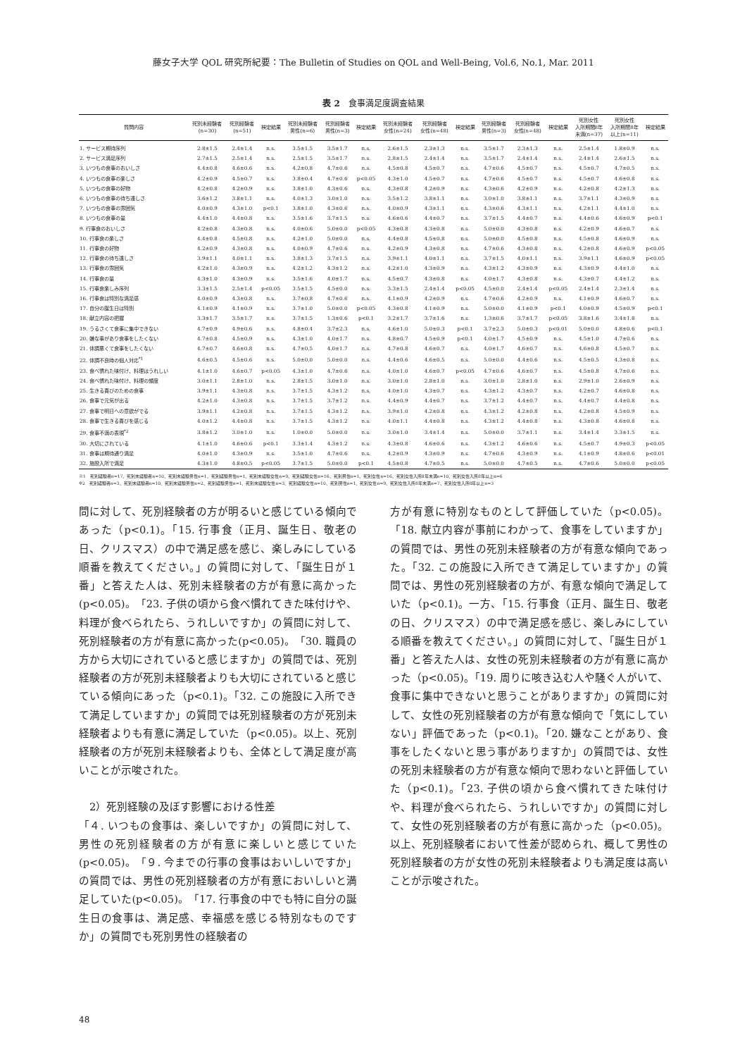藤女子大学 QOL 研究所紀要：The Bulletin of Studies on QOL and Well-Being, Vol.6, No.1, Mar. 2011
表 2　食事満足度調査結果
| 質問内容 | 死別未経験者 (n=30) | 死別経験者 (n=51) | 検定結果 | 死別未経験者 男性(n=6) | 死別経験者 男性(n=3) | 検定結果 | 死別未経験者 女性(n=24) | 死別経験者 女性(n=48) | 検定結果 | 死別経験者 男性(n=3) | 死別経験者 女性(n=48) | 検定結果 | 死別女性 入所期間8年 未満(n=37) | 死別女性 入所期間8年 以上(n=11) | 検定結果 |
| --- | --- | --- | --- | --- | --- | --- | --- | --- | --- | --- | --- | --- | --- | --- | --- |
| 1. サービス期待序列 | 2.8±1.5 | 2.4±1.4 | n.s. | 3.5±1.5 | 3.5±1.7 | n.s. | 2.6±1.5 | 2.3±1.3 | n.s. | 3.5±1.7 | 2.3±1.3 | n.s. | 2.5±1.4 | 1.8±0.9 | n.s. |
| 2. サービス満足序列 | 2.7±1.5 | 2.5±1.4 | n.s. | 2.5±1.5 | 3.5±1.7 | n.s. | 2.8±1.5 | 2.4±1.4 | n.s. | 3.5±1.7 | 2.4±1.4 | n.s. | 2.4±1.4 | 2.6±1.5 | n.s. |
| 3. いつもの食事のおいしさ | 4.4±0.8 | 4.6±0.6 | n.s. | 4.2±0.8 | 4.7±0.6 | n.s. | 4.5±0.8 | 4.5±0.7 | n.s. | 4.7±0.6 | 4.5±0.7 | n.s. | 4.5±0.7 | 4.7±0.5 | n.s. |
| 4. いつもの食事の楽しさ | 4.2±0.9 | 4.5±0.7 | n.s. | 3.8±0.4 | 4.7±0.6 | p<0.05 | 4.3±1.0 | 4.5±0.7 | n.s. | 4.7±0.6 | 4.5±0.7 | n.s. | 4.5±0.7 | 4.6±0.8 | n.s. |
| 5. いつもの食事の好物 | 4.2±0.8 | 4.2±0.9 | n.s. | 3.8±1.0 | 4.3±0.6 | n.s. | 4.3±0.8 | 4.2±0.9 | n.s. | 4.3±0.6 | 4.2±0.9 | n.s. | 4.2±0.8 | 4.2±1.3 | n.s. |
| 6. いつもの食事の待ち遠しさ | 3.6±1.2 | 3.8±1.1 | n.s. | 4.0±1.3 | 3.0±1.0 | n.s. | 3.5±1.2 | 3.8±1.1 | n.s. | 3.0±1.0 | 3.8±1.1 | n.s. | 3.7±1.1 | 4.3±0.9 | n.s. |
| 7. いつもの食事の雰囲気 | 4.0±0.9 | 4.3±1.0 | p<0.1 | 3.8±1.0 | 4.3±0.6 | n.s. | 4.0±0.9 | 4.3±1.1 | n.s. | 4.3±0.6 | 4.3±1.1 | n.s. | 4.2±1.1 | 4.4±1.0 | n.s. |
| 8. いつもの食事の量 | 4.4±1.0 | 4.4±0.8 | n.s. | 3.5±1.6 | 3.7±1.5 | n.s. | 4.6±0.6 | 4.4±0.7 | n.s. | 3.7±1.5 | 4.4±0.7 | n.s. | 4.4±0.6 | 4.6±0.9 | p<0.1 |
| 9. 行事食のおいしさ | 4.2±0.8 | 4.3±0.8 | n.s. | 4.0±0.6 | 5.0±0.0 | p<0.05 | 4.3±0.8 | 4.3±0.8 | n.s. | 5.0±0.0 | 4.3±0.8 | n.s. | 4.2±0.9 | 4.6±0.7 | n.s. |
| 10. 行事食の楽しさ | 4.4±0.8 | 4.5±0.8 | n.s. | 4.2±1.0 | 5.0±0.0 | n.s. | 4.4±0.8 | 4.5±0.8 | n.s. | 5.0±0.0 | 4.5±0.8 | n.s. | 4.5±0.8 | 4.6±0.9 | n.s. |
| 11. 行事食の好物 | 4.2±0.9 | 4.3±0.8 | n.s. | 4.0±0.9 | 4.7±0.6 | n.s. | 4.2±0.9 | 4.3±0.8 | n.s. | 4.7±0.6 | 4.3±0.8 | n.s. | 4.2±0.8 | 4.6±0.9 | p<0.05 |
| 12. 行事食の待ち遠しさ | 3.9±1.1 | 4.0±1.1 | n.s. | 3.8±1.3 | 3.7±1.5 | n.s. | 3.9±1.1 | 4.0±1.1 | n.s. | 3.7±1.5 | 4.0±1.1 | n.s. | 3.9±1.1 | 4.6±0.9 | p<0.05 |
| 13. 行事食の雰囲気 | 4.2±1.0 | 4.3±0.9 | n.s. | 4.2±1.2 | 4.3±1.2 | n.s. | 4.2±1.0 | 4.3±0.9 | n.s. | 4.3±1.2 | 4.3±0.9 | n.s. | 4.3±0.9 | 4.4±1.0 | n.s. |
| 14. 行事食の量 | 4.3±1.0 | 4.3±0.9 | n.s. | 3.5±1.6 | 4.0±1.7 | n.s. | 4.5±0.7 | 4.3±0.8 | n.s. | 4.0±1.7 | 4.3±0.8 | n.s. | 4.3±0.7 | 4.4±1.2 | n.s. |
| 15. 行事食楽しみ序列 | 3.3±1.5 | 2.5±1.4 | p<0.05 | 3.5±1.5 | 4.5±0.0 | n.s. | 3.3±1.5 | 2.4±1.4 | p<0.05 | 4.5±0.0 | 2.4±1.4 | p<0.05 | 2.4±1.4 | 2.3±1.4 | n.s. |
| 16. 行事食は特別な満足感 | 4.0±0.9 | 4.3±0.8 | n.s. | 3.7±0.8 | 4.7±0.6 | n.s. | 4.1±0.9 | 4.2±0.9 | n.s. | 4.7±0.6 | 4.2±0.9 | n.s. | 4.1±0.9 | 4.6±0.7 | n.s. |
| 17. 自分の誕生日は特別 | 4.1±0.9 | 4.1±0.9 | n.s. | 3.7±1.0 | 5.0±0.0 | p<0.05 | 4.3±0.8 | 4.1±0.9 | n.s. | 5.0±0.0 | 4.1±0.9 | p<0.1 | 4.0±0.9 | 4.5±0.9 | p<0.1 |
| 18. 献立内容の把握 | 3.3±1.7 | 3.5±1.7 | n.s. | 3.7±1.5 | 1.3±0.6 | p<0.1 | 3.2±1.7 | 3.7±1.6 | n.s. | 1.3±0.6 | 3.7±1.7 | p<0.05 | 3.8±1.6 | 3.4±1.8 | n.s. |
| 19. うるさくて食事に集中できない | 4.7±0.9 | 4.9±0.6 | n.s. | 4.8±0.4 | 3.7±2.3 | n.s. | 4.6±1.0 | 5.0±0.3 | p<0.1 | 3.7±2.3 | 5.0±0.3 | p<0.01 | 5.0±0.0 | 4.8±0.6 | p<0.1 |
| 20. 嫌な事があり食事をしたくない | 4.7±0.8 | 4.5±0.9 | n.s. | 4.3±1.0 | 4.0±1.7 | n.s. | 4.8±0.7 | 4.5±0.9 | p<0.1 | 4.0±1.7 | 4.5±0.9 | n.s. | 4.5±1.0 | 4.7±0.6 | n.s. |
| 21. 体調悪くて食事をしたくない | 4.7±0.7 | 4.6±0.8 | n.s. | 4.7±0.5 | 4.0±1.7 | n.s. | 4.7±0.8 | 4.6±0.7 | n.s. | 4.0±1.7 | 4.6±0.7 | n.s. | 4.6±0.8 | 4.5±0.7 | n.s. |
| 22. 体調不良時の個人対応<sup>*1</sup> | 4.6±0.5 | 4.5±0.6 | n.s. | 5.0±0.0 | 5.0±0.0 | n.s. | 4.4±0.6 | 4.6±0.5 | n.s. | 5.0±0.0 | 4.4±0.6 | n.s. | 4.5±0.5 | 4.3±0.8 | n.s. |
| 23. 食べ慣れた味付け、料理はうれしい | 4.1±1.0 | 4.6±0.7 | p<0.05 | 4.3±1.0 | 4.7±0.6 | n.s. | 4.0±1.0 | 4.6±0.7 | p<0.05 | 4.7±0.6 | 4.6±0.7 | n.s. | 4.5±0.8 | 4.7±0.6 | n.s. |
| 24. 食べ慣れた味付け、料理の頻度 | 3.0±1.1 | 2.8±1.0 | n.s. | 2.8±1.5 | 3.0±1.0 | n.s. | 3.0±1.0 | 2.8±1.0 | n.s. | 3.0±1.0 | 2.8±1.0 | n.s. | 2.9±1.0 | 2.6±0.9 | n.s. |
| 25. 生きる喜びのための食事 | 3.9±1.1 | 4.3±0.8 | n.s. | 3.7±1.5 | 4.3±1.2 | n.s. | 4.0±1.0 | 4.3±0.7 | n.s. | 4.3±1.2 | 4.3±0.7 | n.s. | 4.2±0.7 | 4.6±0.8 | n.s. |
| 26. 食事で元気が出る | 4.2±1.0 | 4.3±0.8 | n.s. | 3.7±1.5 | 3.7±1.2 | n.s. | 4.4±0.9 | 4.4±0.7 | n.s. | 3.7±1.2 | 4.4±0.7 | n.s. | 4.4±0.7 | 4.4±0.8 | n.s. |
| 27. 食事で明日への意欲がでる | 3.9±1.1 | 4.2±0.8 | n.s. | 3.7±1.5 | 4.3±1.2 | n.s. | 3.9±1.0 | 4.2±0.8 | n.s. | 4.3±1.2 | 4.2±0.8 | n.s. | 4.2±0.8 | 4.5±0.9 | n.s. |
| 28. 食事で生きる喜びを感じる | 4.0±1.2 | 4.4±0.8 | n.s. | 3.7±1.5 | 4.3±1.2 | n.s. | 4.0±1.1 | 4.4±0.8 | n.s. | 4.3±1.2 | 4.4±0.8 | n.s. | 4.3±0.8 | 4.6±0.8 | n.s. |
| 29. 食事不満の表現<sup>*2</sup> | 3.8±1.2 | 3.0±1.0 | n.s. | 1.0±0.0 | 5.0±0.0 | n.s. | 3.0±1.0 | 3.4±1.4 | n.s. | 5.0±0.0 | 3.7±1.1 | n.s. | 3.4±1.4 | 3.3±1.5 | n.s. |
| 30. 大切にされている | 4.1±1.0 | 4.6±0.6 | p<0.1 | 3.3±1.4 | 4.3±1.2 | n.s. | 4.3±0.8 | 4.6±0.6 | n.s. | 4.3±1.2 | 4.6±0.6 | n.s. | 4.5±0.7 | 4.9±0.3 | p<0.05 |
| 31. 食事は期待通り満足 | 4.0±1.0 | 4.3±0.9 | n.s. | 3.5±1.0 | 4.7±0.6 | n.s. | 4.2±0.9 | 4.3±0.9 | n.s. | 4.7±0.6 | 4.3±0.9 | n.s. | 4.1±0.9 | 4.8±0.6 | p<0.01 |
| 32. 施設入所で満足 | 4.3±1.0 | 4.8±0.5 | p<0.05 | 3.7±1.5 | 5.0±0.0 | p<0.1 | 4.5±0.8 | 4.7±0.5 | n.s. | 5.0±0.0 | 4.7±0.5 | n.s. | 4.7±0.6 | 5.0±0.0 | p<0.05 |
※1　死別経験者n=17、死別未経験者n=10、死別未経験男性n=1、死別経験男性n=1、死別未経験女性n=9、死別経験女性n=16、死別男性n=1、死別女性n=16、死別女性入所8年未満n=10、死別女性入所8年以上n=6
※2　死別経験者n=3、死別未経験者n=10、死別未経験男性n=2、死別経験男性n=1、死別未経験女性n=3、死別経験女性n=10、死別男性n=1、死別女性n=9、死別女性入所8年未満n=7、死別女性入所8年以上n=3
問に対して、死別経験者の方が明るいと感じている傾向であった（p<0.1)。「15. 行事食（正月、誕生日、敬老の日、クリスマス）の中で満足感を感じ、楽しみにしている順番を教えてください。」の質問に対して、「誕生日が１番」と答えた人は、死別未経験者の方が有意に高かった(p<0.05)。「23. 子供の頃から食べ慣れてきた味付けや、料理が食べられたら、うれしいですか」の質問に対して、死別経験者の方が有意に高かった(p<0.05)。「30. 職員の方から大切にされていると感じますか」の質問では、死別経験者の方が死別未経験者よりも大切にされていると感じている傾向にあった（p<0.1)。「32. この施設に入所できて満足していますか」の質問では死別経験者の方が死別未経験者よりも有意に満足していた（p<0.05)。以上、死別経験者の方が死別未経験者よりも、全体として満足度が高いことが示唆された。
　2）死別経験の及ぼす影響における性差
「４. いつもの食事は、楽しいですか」の質問に対して、男性の死別経験者の方が有意に楽しいと感じていた(p<0.05)。「９. 今までの行事の食事はおいしいですか」の質問では、男性の死別経験者の方が有意においしいと満足していた(p<0.05)。「17. 行事食の中でも特に自分の誕生日の食事は、満足感、幸福感を感じる特別なものですか」の質問でも死別男性の経験者の
方が有意に特別なものとして評価していた（p<0.05)。「18. 献立内容が事前にわかって、食事をしていますか」の質問では、男性の死別未経験者の方が有意な傾向であった。「32. この施設に入所できて満足していますか」の質問では、男性の死別経験者の方が、有意な傾向で満足していた（p<0.1)。一方、「15. 行事食（正月、誕生日、敬老の日、クリスマス）の中で満足感を感じ、楽しみにしている順番を教えてください。」の質問に対して、「誕生日が１番」と答えた人は、女性の死別未経験者の方が有意に高かった（p<0.05)。「19. 周りに咳き込む人や騒ぐ人がいて、食事に集中できないと思うことがありますか」の質問に対して、女性の死別経験者の方が有意な傾向で「気にしていない」評価であった（p<0.1)。「20. 嫌なことがあり、食事をしたくないと思う事がありますか」の質問では、女性の死別未経験者の方が有意な傾向で思わないと評価していた（p<0.1)。「23. 子供の頃から食べ慣れてきた味付けや、料理が食べられたら、うれしいですか」の質問に対して、女性の死別経験者の方が有意に高かった（p<0.05)。以上、死別経験者において性差が認められ、概して男性の死別経験者の方が女性の死別未経験者よりも満足度は高いことが示唆された。
48